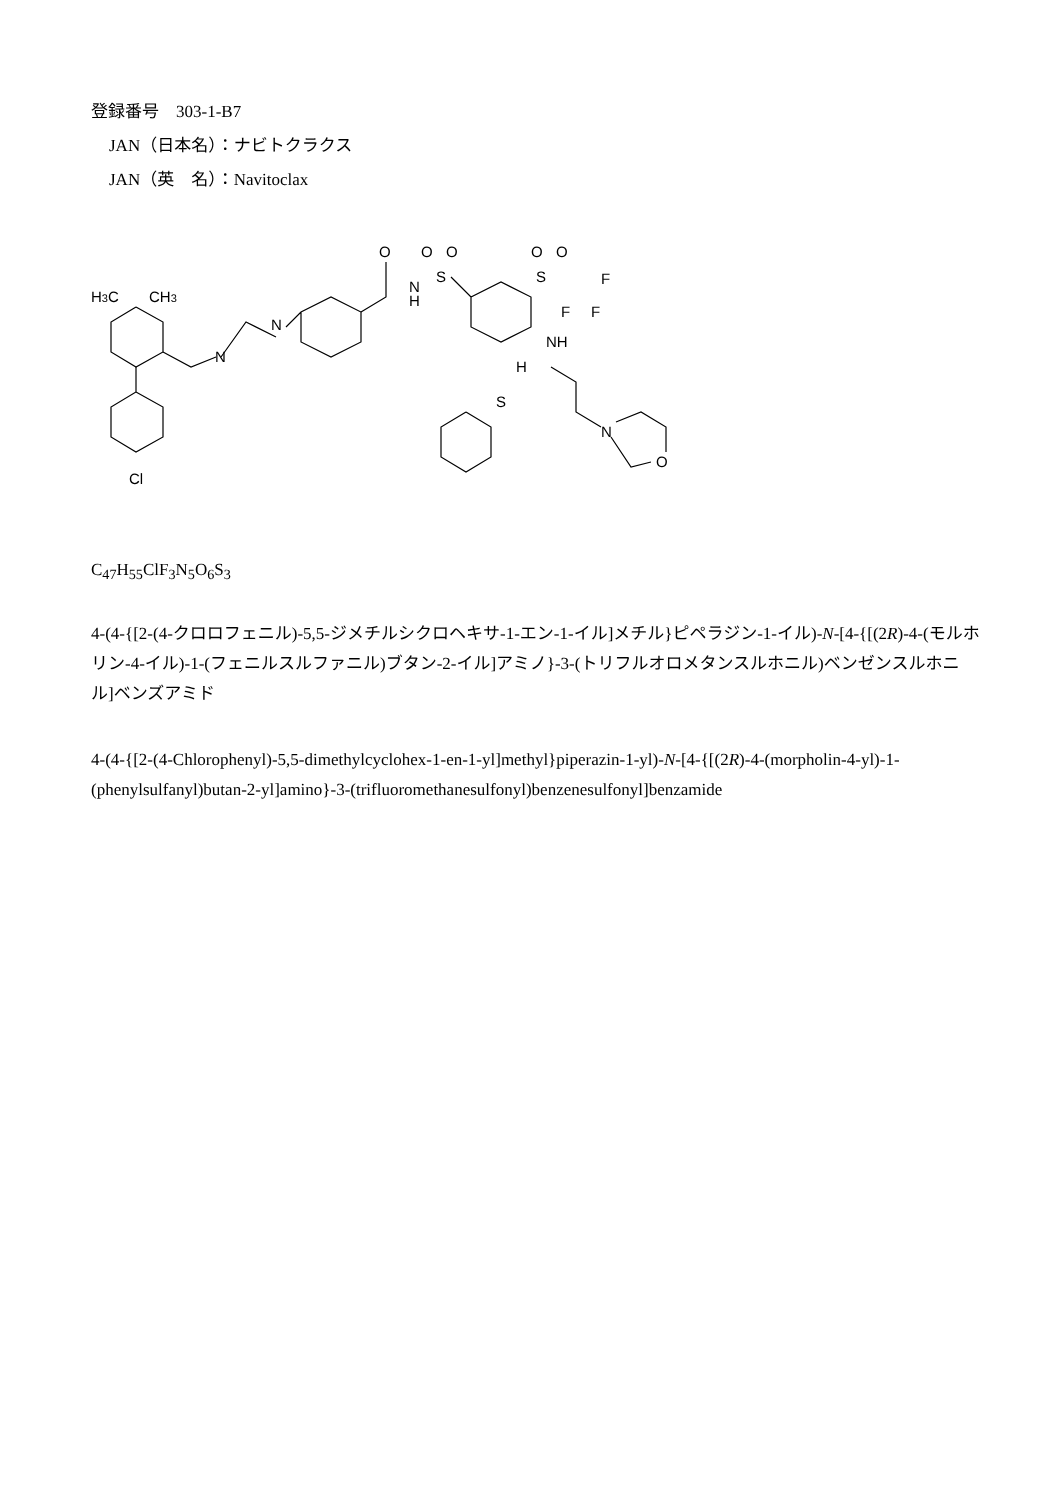登録番号　303-1-B7
JAN（日本名）：ナビトクラクス
JAN（英　名）：Navitoclax
H3C
CH3
Cl
N
N
O
N
H
S
O
O
S
O
O
F
F
F
NH
H
S
N
O
C<sub>47</sub>H<sub>55</sub>ClF<sub>3</sub>N<sub>5</sub>O<sub>6</sub>S<sub>3</sub>
4-(4-{[2-(4-クロロフェニル)-5,5-ジメチルシクロヘキサ-1-エン-1-イル]メチル}ピペラジン-1-イル)-N-[4-{[(2R)-4-(モルホリン-4-イル)-1-(フェニルスルファニル)ブタン-2-イル]アミノ}-3-(トリフルオロメタンスルホニル)ベンゼンスルホニル]ベンズアミド
4-(4-{[2-(4-Chlorophenyl)-5,5-dimethylcyclohex-1-en-1-yl]methyl}piperazin-1-yl)-N-[4-{[(2R)-4-(morpholin-4-yl)-1-(phenylsulfanyl)butan-2-yl]amino}-3-(trifluoromethanesulfonyl)benzenesulfonyl]benzamide